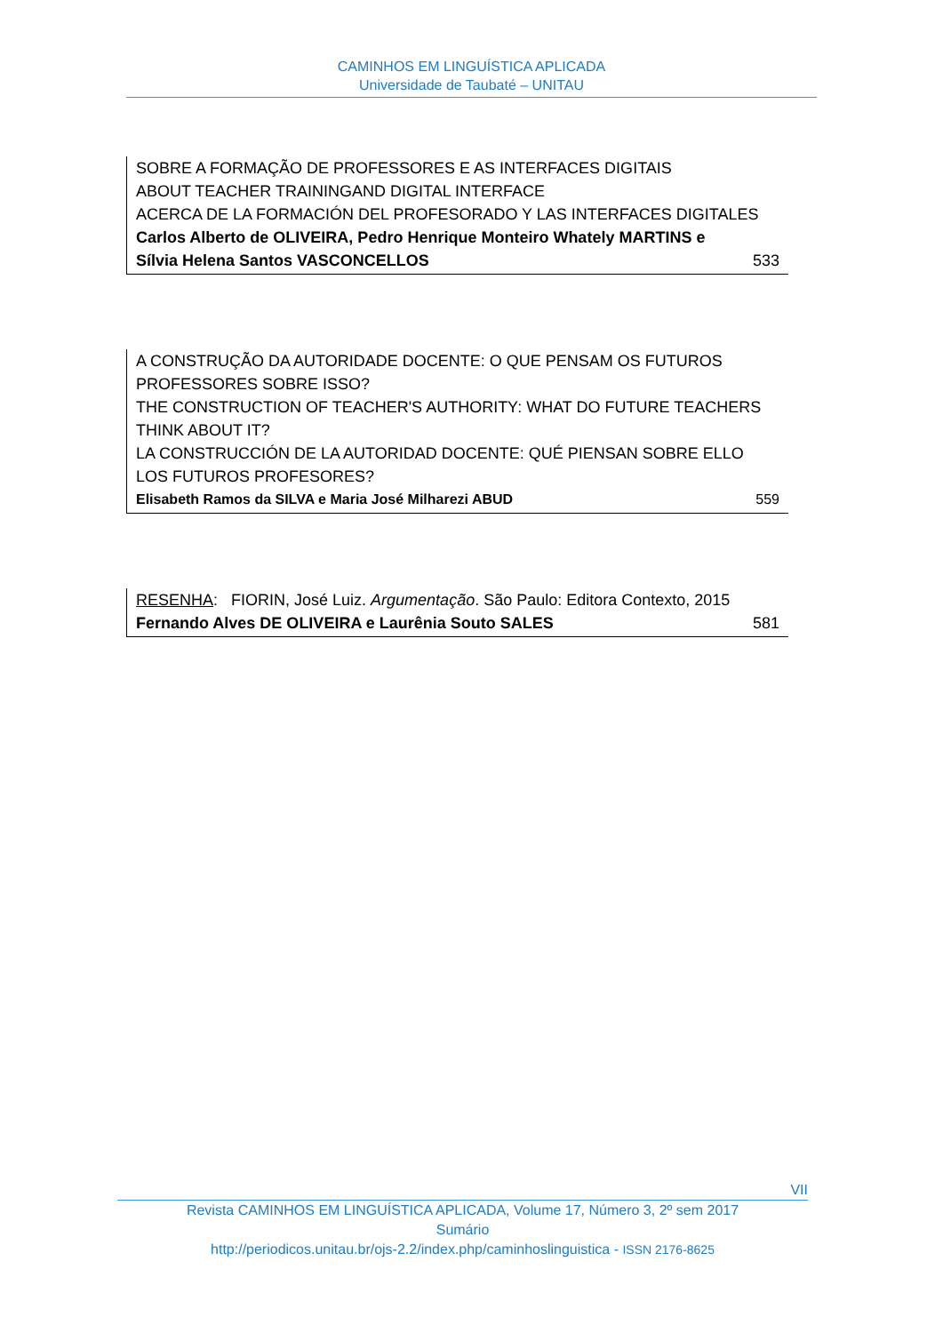CAMINHOS EM LINGUÍSTICA APLICADA
Universidade de Taubaté – UNITAU
SOBRE A FORMAÇÃO DE PROFESSORES E AS INTERFACES DIGITAIS
ABOUT TEACHER TRAININGAND DIGITAL INTERFACE
ACERCA DE LA FORMACIÓN DEL PROFESORADO Y LAS INTERFACES DIGITALES
Carlos Alberto de OLIVEIRA, Pedro Henrique Monteiro Whately MARTINS e
Sílvia Helena Santos VASCONCELLOS 533
A CONSTRUÇÃO DA AUTORIDADE DOCENTE: O QUE PENSAM OS FUTUROS PROFESSORES SOBRE ISSO?
THE CONSTRUCTION OF TEACHER'S AUTHORITY: WHAT DO FUTURE TEACHERS THINK ABOUT IT?
LA CONSTRUCCIÓN DE LA AUTORIDAD DOCENTE: QUÉ PIENSAN SOBRE ELLO LOS FUTUROS PROFESORES?
Elisabeth Ramos da SILVA e Maria José Milharezi ABUD 559
RESENHA: FIORIN, José Luiz. Argumentação. São Paulo: Editora Contexto, 2015
Fernando Alves DE OLIVEIRA e Laurênia Souto SALES 581
VII
Revista CAMINHOS EM LINGUÍSTICA APLICADA, Volume 17, Número 3, 2º sem 2017
Sumário
http://periodicos.unitau.br/ojs-2.2/index.php/caminhoslinguistica - ISSN 2176-8625